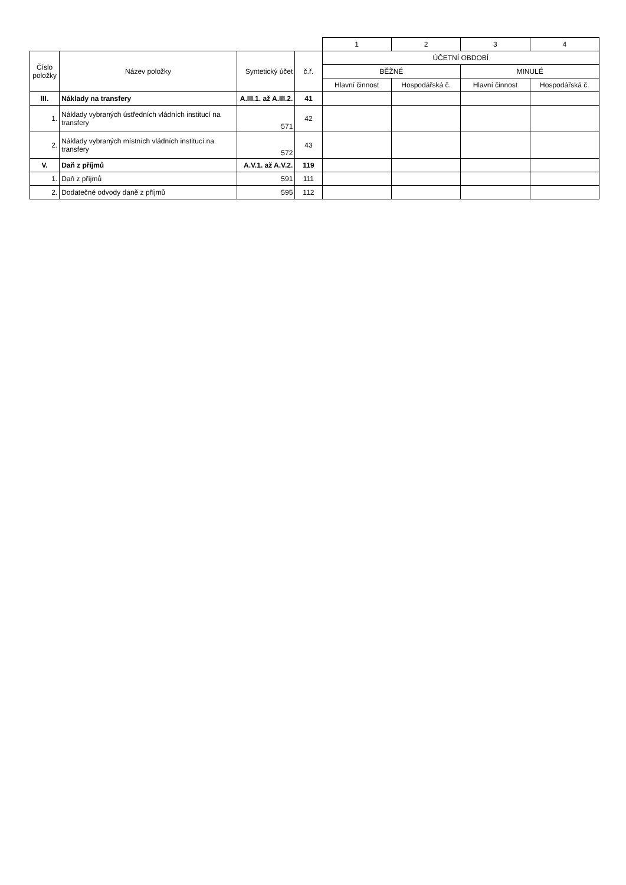| | | | | 1 | 2 | 3 | 4 |
| Číslo položky | Název položky | Syntetický účet | č.ř. | ÚČETNÍ OBDOBÍ | | | |
| | | | | BĚŽNÉ | | MINULÉ | |
| | | | | Hlavní činnost | Hospodářská č. | Hlavní činnost | Hospodářská č. |
| III. | Náklady na transfery | A.III.1. až A.III.2. | 41 | | | | |
| 1. | Náklady vybraných ústředních vládních institucí na transfery | 571 | 42 | | | | |
| 2. | Náklady vybraných místních vládních institucí na transfery | 572 | 43 | | | | |
| V. | Daň z příjmů | A.V.1. až A.V.2. | 119 | | | | |
| 1. | Daň z příjmů | 591 | 111 | | | | |
| 2. | Dodatečné odvody daně z příjmů | 595 | 112 | | | | |